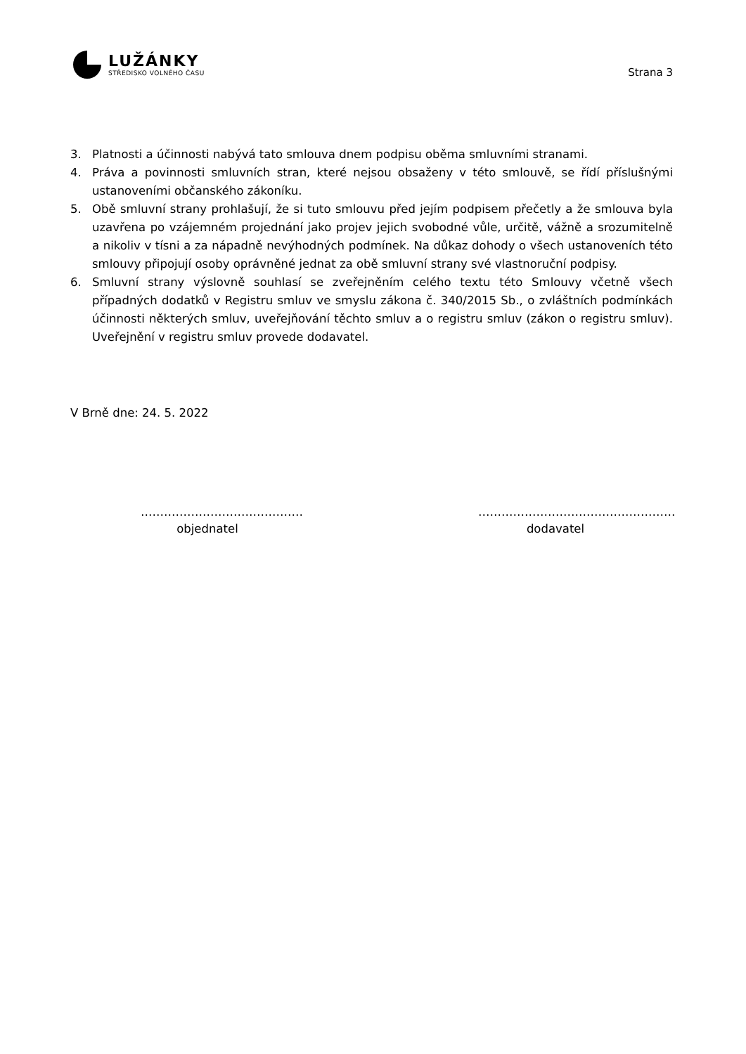LUŽÁNKY
STŘEDISKO VOLNÉHO ČASU
Strana 3
3. Platnosti a účinnosti nabývá tato smlouva dnem podpisu oběma smluvními stranami.
4. Práva a povinnosti smluvních stran, které nejsou obsaženy v této smlouvě, se řídí příslušnými ustanoveními občanského zákoníku.
5. Obě smluvní strany prohlašují, že si tuto smlouvu před jejím podpisem přečetly a že smlouva byla uzavřena po vzájemném projednání jako projev jejich svobodné vůle, určitě, vážně a srozumitelně a nikoliv v tísni a za nápadně nevýhodných podmínek. Na důkaz dohody o všech ustanoveních této smlouvy připojují osoby oprávněné jednat za obě smluvní strany své vlastnoruční podpisy.
6. Smluvní strany výslovně souhlasí se zveřejněním celého textu této Smlouvy včetně všech případných dodatků v Registru smluv ve smyslu zákona č. 340/2015 Sb., o zvláštních podmínkách účinnosti některých smluv, uveřejňování těchto smluv a o registru smluv (zákon o registru smluv). Uveřejnění v registru smluv provede dodavatel.
V Brně dne: 24. 5. 2022
……………………………………
objednatel
……………………………………………
dodavatel